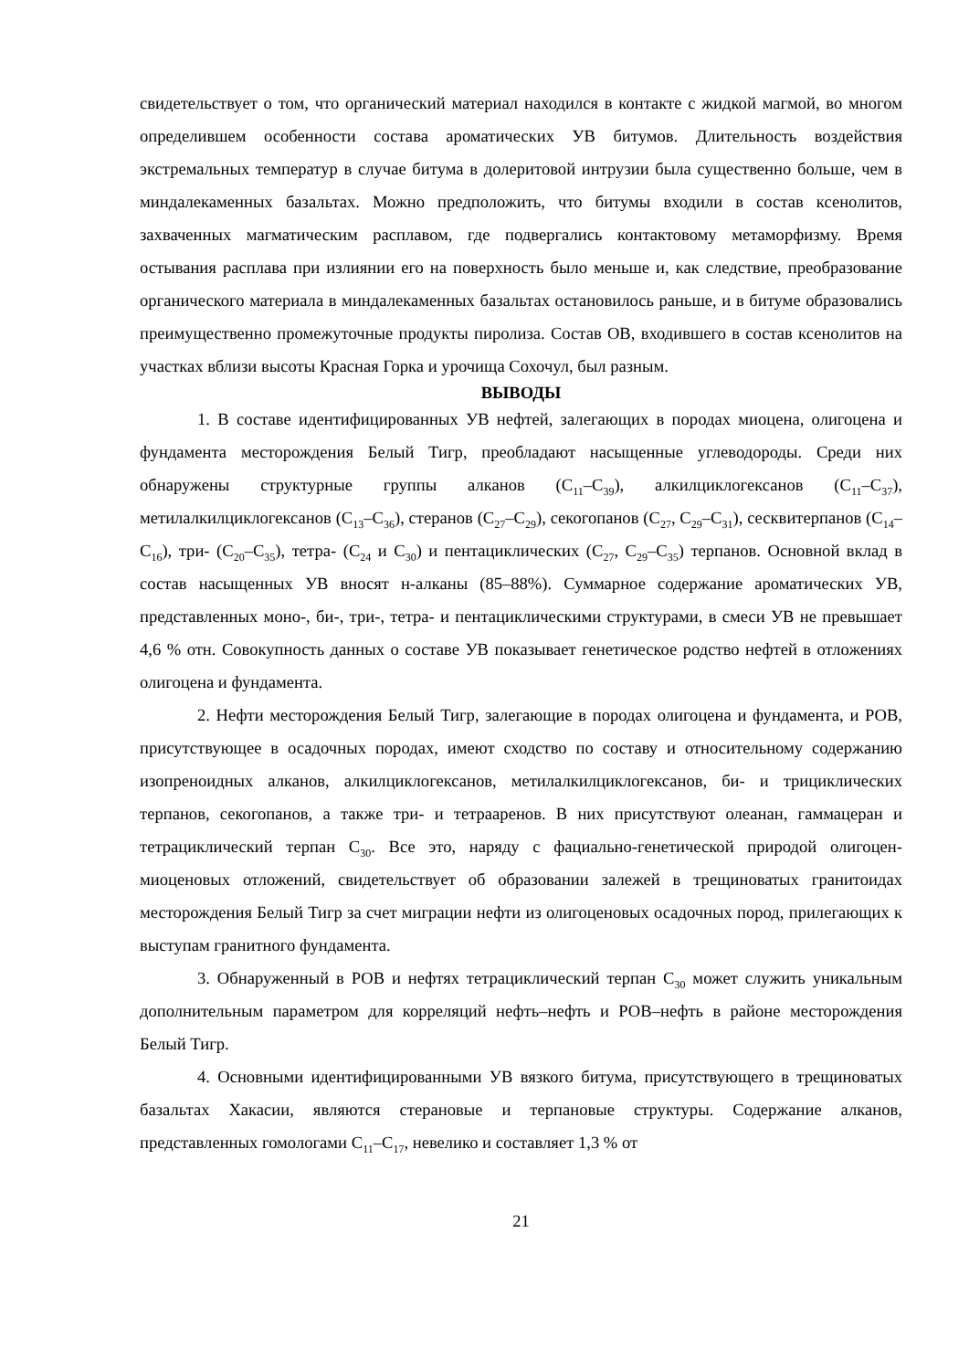свидетельствует о том, что органический материал находился в контакте с жидкой магмой, во многом определившем особенности состава ароматических УВ битумов. Длительность воздействия экстремальных температур в случае битума в долеритовой интрузии была существенно больше, чем в миндалекаменных базальтах. Можно предположить, что битумы входили в состав ксенолитов, захваченных магматическим расплавом, где подвергались контактовому метаморфизму. Время остывания расплава при излиянии его на поверхность было меньше и, как следствие, преобразование органического материала в миндалекаменных базальтах остановилось раньше, и в битуме образовались преимущественно промежуточные продукты пиролиза. Состав ОВ, входившего в состав ксенолитов на участках вблизи высоты Красная Горка и урочища Сохочул, был разным.
ВЫВОДЫ
1. В составе идентифицированных УВ нефтей, залегающих в породах миоцена, олигоцена и фундамента месторождения Белый Тигр, преобладают насыщенные углеводороды. Среди них обнаружены структурные группы алканов (C<sub>11</sub>–C<sub>39</sub>), алкилциклогексанов (C<sub>11</sub>–C<sub>37</sub>), метилалкилциклогексанов (C<sub>13</sub>–C<sub>36</sub>), стеранов (C<sub>27</sub>–C<sub>29</sub>), секогопанов (C<sub>27</sub>, C<sub>29</sub>–C<sub>31</sub>), сесквитерпанов (C<sub>14</sub>–C<sub>16</sub>), три- (C<sub>20</sub>–C<sub>35</sub>), тетра- (C<sub>24</sub> и C<sub>30</sub>) и пентациклических (C<sub>27</sub>, C<sub>29</sub>–C<sub>35</sub>) терпанов. Основной вклад в состав насыщенных УВ вносят н-алканы (85–88%). Суммарное содержание ароматических УВ, представленных моно-, би-, три-, тетра- и пентациклическими структурами, в смеси УВ не превышает 4,6 % отн. Совокупность данных о составе УВ показывает генетическое родство нефтей в отложениях олигоцена и фундамента.
2. Нефти месторождения Белый Тигр, залегающие в породах олигоцена и фундамента, и РОВ, присутствующее в осадочных породах, имеют сходство по составу и относительному содержанию изопреноидных алканов, алкилциклогексанов, метилалкилциклогексанов, би- и трициклических терпанов, секогопанов, а также три- и тетрааренов. В них присутствуют олеанан, гаммацеран и тетрациклический терпан C<sub>30</sub>. Все это, наряду с фациально-генетической природой олигоцен-миоценовых отложений, свидетельствует об образовании залежей в трещиноватых гранитоидах месторождения Белый Тигр за счет миграции нефти из олигоценовых осадочных пород, прилегающих к выступам гранитного фундамента.
3. Обнаруженный в РОВ и нефтях тетрациклический терпан C<sub>30</sub> может служить уникальным дополнительным параметром для корреляций нефть–нефть и РОВ–нефть в районе месторождения Белый Тигр.
4. Основными идентифицированными УВ вязкого битума, присутствующего в трещиноватых базальтах Хакасии, являются стерановые и терпановые структуры. Содержание алканов, представленных гомологами C<sub>11</sub>–C<sub>17</sub>, невелико и составляет 1,3 % от
21